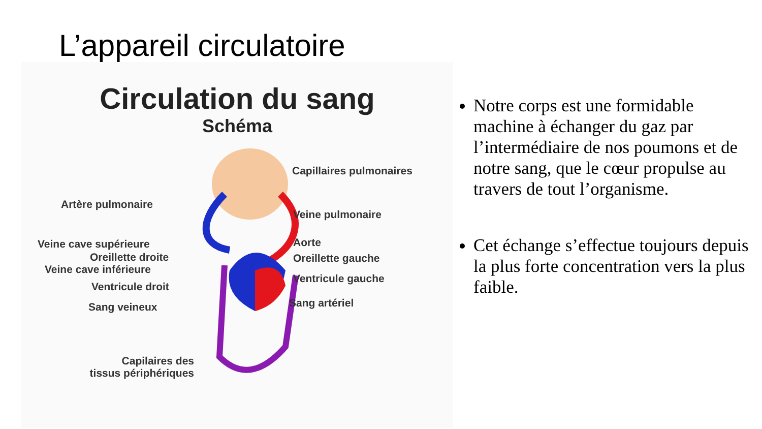L’appareil circulatoire
Circulation du sang
Schéma
Artère pulmonaire
Veine cave supérieure
Oreillette droite
Veine cave inférieure
Ventricule droit
Sang veineux
Capilaires des
tissus périphériques
Capillaires pulmonaires
Veine pulmonaire
Aorte
Oreillette gauche
Ventricule gauche
Sang artériel
Notre corps est une formidable machine à échanger du gaz par l’intermédiaire de nos poumons et de notre sang, que le cœur propulse au travers de tout l’organisme.
Cet échange s’effectue toujours depuis la plus forte concentration vers la plus faible.